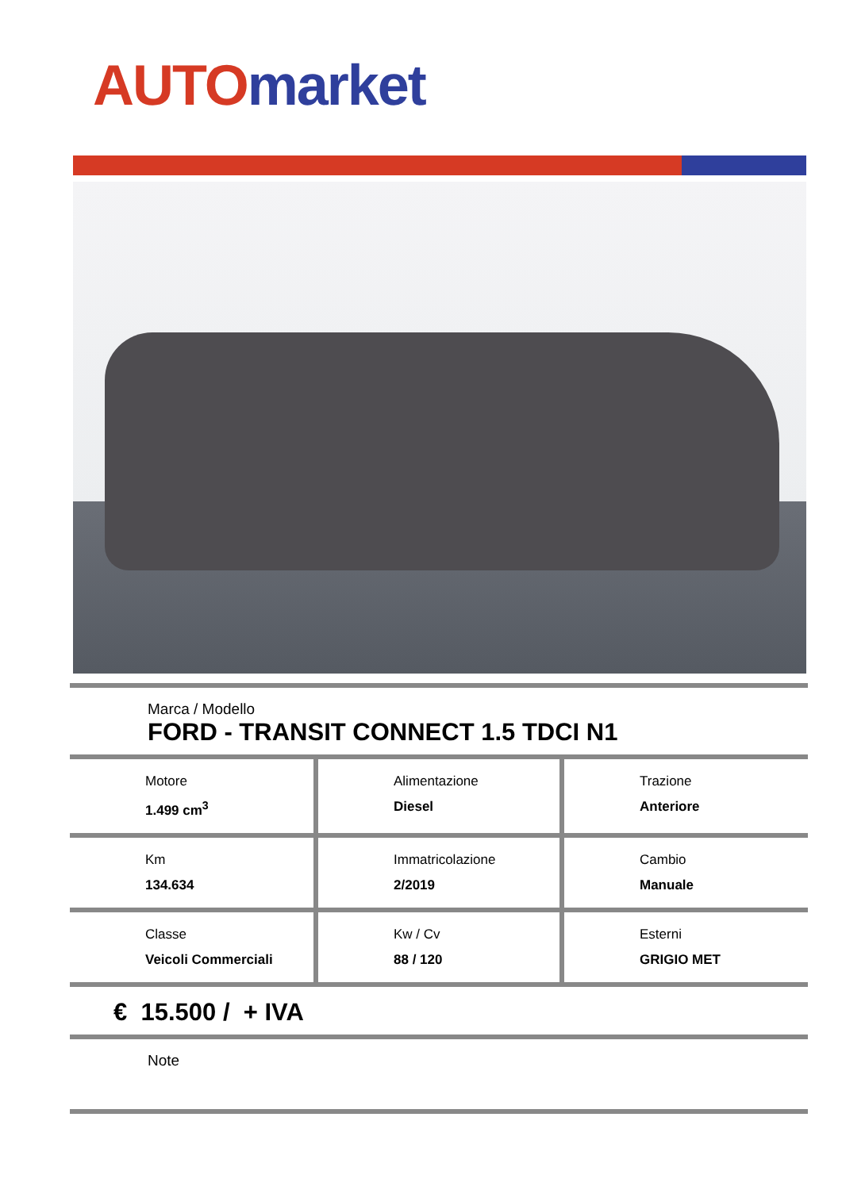AUTO market
Marca / Modello
FORD - TRANSIT CONNECT 1.5 TDCI N1
| Motore 1.499 cm<sup>3</sup> | Alimentazione Diesel | Trazione Anteriore |
| Km 134.634 | Immatricolazione 2/2019 | Cambio Manuale |
| Classe Veicoli Commerciali | Kw / Cv 88 / 120 | Esterni GRIGIO MET |
€ 15.500 / + IVA
Note